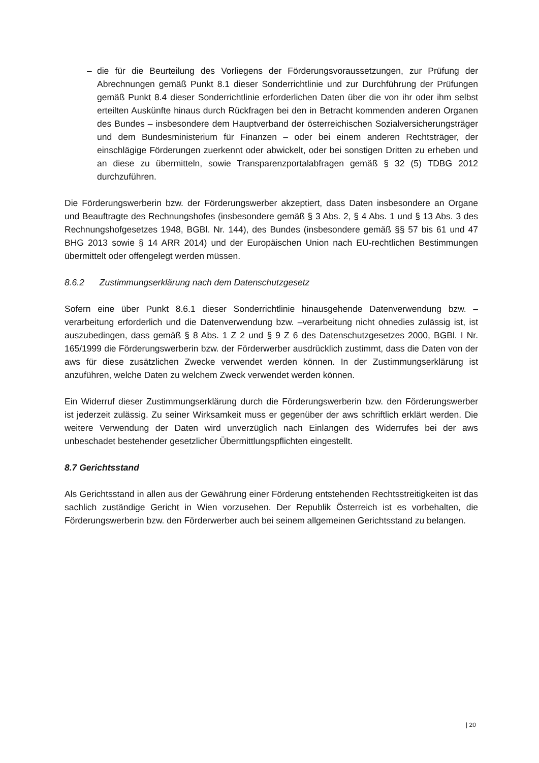– die für die Beurteilung des Vorliegens der Förderungsvoraussetzungen, zur Prüfung der Abrechnungen gemäß Punkt 8.1 dieser Sonderrichtlinie und zur Durchführung der Prüfungen gemäß Punkt 8.4 dieser Sonderrichtlinie erforderlichen Daten über die von ihr oder ihm selbst erteilten Auskünfte hinaus durch Rückfragen bei den in Betracht kommenden anderen Organen des Bundes – insbesondere dem Hauptverband der österreichischen Sozialversicherungsträger und dem Bundesministerium für Finanzen – oder bei einem anderen Rechtsträger, der einschlägige Förderungen zuerkennt oder abwickelt, oder bei sonstigen Dritten zu erheben und an diese zu übermitteln, sowie Transparenzportalabfragen gemäß § 32 (5) TDBG 2012 durchzuführen.
Die Förderungswerberin bzw. der Förderungswerber akzeptiert, dass Daten insbesondere an Organe und Beauftragte des Rechnungshofes (insbesondere gemäß § 3 Abs. 2, § 4 Abs. 1 und § 13 Abs. 3 des Rechnungshofgesetzes 1948, BGBl. Nr. 144), des Bundes (insbesondere gemäß §§ 57 bis 61 und 47 BHG 2013 sowie § 14 ARR 2014) und der Europäischen Union nach EU-rechtlichen Bestimmungen übermittelt oder offengelegt werden müssen.
8.6.2 Zustimmungserklärung nach dem Datenschutzgesetz
Sofern eine über Punkt 8.6.1 dieser Sonderrichtlinie hinausgehende Datenverwendung bzw. –verarbeitung erforderlich und die Datenverwendung bzw. –verarbeitung nicht ohnedies zulässig ist, ist auszubedingen, dass gemäß § 8 Abs. 1 Z 2 und § 9 Z 6 des Datenschutzgesetzes 2000, BGBl. I Nr. 165/1999 die Förderungswerberin bzw. der Förderwerber ausdrücklich zustimmt, dass die Daten von der aws für diese zusätzlichen Zwecke verwendet werden können. In der Zustimmungserklärung ist anzuführen, welche Daten zu welchem Zweck verwendet werden können.
Ein Widerruf dieser Zustimmungserklärung durch die Förderungswerberin bzw. den Förderungswerber ist jederzeit zulässig. Zu seiner Wirksamkeit muss er gegenüber der aws schriftlich erklärt werden. Die weitere Verwendung der Daten wird unverzüglich nach Einlangen des Widerrufes bei der aws unbeschadet bestehender gesetzlicher Übermittlungspflichten eingestellt.
8.7 Gerichtsstand
Als Gerichtsstand in allen aus der Gewährung einer Förderung entstehenden Rechtsstreitigkeiten ist das sachlich zuständige Gericht in Wien vorzusehen. Der Republik Österreich ist es vorbehalten, die Förderungswerberin bzw. den Förderwerber auch bei seinem allgemeinen Gerichtsstand zu belangen.
| 20